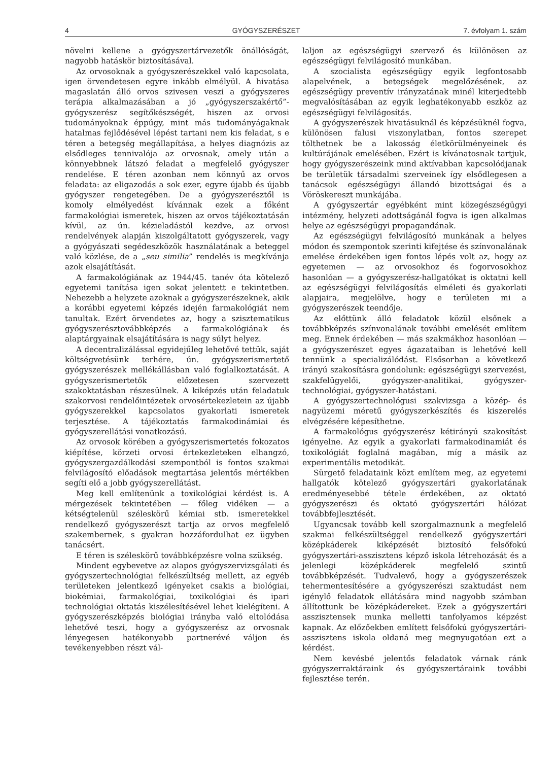4 GYÓGYSZERÉSZET 7. évfolyam 1. szám
növelni kellene a gyógyszertárvezetők önállóságát, nagyobb hatáskör biztosításával.
Az orvosoknak a gyógyszerészekkel való kapcsolata, igen örvendetesen egyre inkább elmélyül. A hivatása magaslatán álló orvos szivesen veszi a gyógyszeres terápia alkalmazásában a jó „gyógyszerszakértő”-gyógyszerész segítőkészségét, hiszen az orvosi tudományoknak éppúgy, mint más tudományágaknak hatalmas fejlődésével lépést tartani nem kis feladat, s e téren a betegség megállapítása, a helyes diagnózis az elsődleges tennivalója az orvosnak, amely után a könnyebbnek látszó feladat a megfelelő gyógyszer rendelése. E téren azonban nem könnyű az orvos feladata: az eligazodás a sok ezer, egyre újabb és újabb gyógyszer rengetegében. De a gyógyszerésztől is komoly elmélyedést kívánnak ezek a főként farmakológiai ismeretek, hiszen az orvos tájékoztatásán kívül, az ún. kézieladástól kezdve, az orvosi rendelvények alapján kiszolgáltatott gyógyszerek, vagy a gyógyászati segédeszközök használatának a beteggel való közlése, de a „seu similia” rendelés is megkívánja azok elsajátítását.
A farmakológiának az 1944/45. tanév óta kötelező egyetemi tanítása igen sokat jelentett e tekintetben. Nehezebb a helyzete azoknak a gyógyszerészeknek, akik a korábbi egyetemi képzés idején farmakológiát nem tanultak. Ezért örvendetes az, hogy a szisztematikus gyógyszerésztovábbképzés a farmakológiának és alaptárgyainak elsajátítására is nagy súlyt helyez.
A decentralizálással egyidejűleg lehetővé tettük, saját költségvetésünk terhére, ún. gyógyszerismertető gyógyszerészek mellékállásban való foglalkoztatását. A gyógyszerismertetők előzetesen szervezett szakoktatásban részesülnek. A kiképzés után feladatuk szakorvosi rendelőintézetek orvosértekezletein az újabb gyógyszerekkel kapcsolatos gyakorlati ismeretek terjesztése. A tájékoztatás farmakodinámiai és gyógyszerellátási vonatkozású.
Az orvosok körében a gyógyszerismertetés fokozatos kiépítése, körzeti orvosi értekezleteken elhangzó, gyógyszergazdálkodási szempontból is fontos szakmai felvilágosító előadások megtartása jelentős mértékben segíti elő a jobb gyógyszerellátást.
Meg kell említenünk a toxikológiai kérdést is. A mérgezések tekintetében — főleg vidéken — a kétségtelenül széleskörű kémiai stb. ismeretekkel rendelkező gyógyszerészt tartja az orvos megfelelő szakembernek, s gyakran hozzáfordulhat ez ügyben tanácsért.
E téren is széleskörű továbbképzésre volna szükség.
Mindent egybevetve az alapos gyógyszervizsgálati és gyógyszertechnológiai felkészültség mellett, az egyéb területeken jelentkező igényeket csakis a biológiai, biokémiai, farmakológiai, toxikológiai és ipari technológiai oktatás kiszélesítésével lehet kielégíteni. A gyógyszerészképzés biológiai irányba való eltolódása lehetővé teszi, hogy a gyógyszerész az orvosnak lényegesen hatékonyabb partnerévé váljon és tevékenyebben részt vál-
laljon az egészségügyi szervező és különösen az egészségügyi felvilágosító munkában.
A szocialista egészségügy egyik legfontosabb alapelvének, a betegségek megelőzésének, az egészségügy preventív irányzatának minél kiterjedtebb megvalósításában az egyik leghatékonyabb eszköz az egészségügyi felvilágosítás.
A gyógyszerészek hivatásuknál és képzésüknél fogva, különösen falusi viszonylatban, fontos szerepet tölthetnek be a lakosság életkörülményeinek és kultúrájának emelésében. Ezért is kívánatosnak tartjuk, hogy gyógyszerészeink mind aktívabban kapcsolódjanak be területük társadalmi szerveinek így elsődlegesen a tanácsok egészségügyi állandó bizottságai és a Vöröskereszt munkájába.
A gyógyszertár egyébként mint közegészségügyi intézmény, helyzeti adottságánál fogva is igen alkalmas helye az egészségügyi propagandának.
Az egészségügyi felvilágosító munkának a helyes módon és szempontok szerinti kifejtése és színvonalának emelése érdekében igen fontos lépés volt az, hogy az egyetemen — az orvosokhoz és fogorvosokhoz hasonlóan — a gyógyszerész-hallgatókat is oktatni kell az egészségügyi felvilágosítás elméleti és gyakorlati alapjaira, megjelölve, hogy e területen mi a gyógyszerészek teendője.
Az előttünk álló feladatok közül elsőnek a továbbképzés színvonalának további emelését említem meg. Ennek érdekében — más szakmákhoz hasonlóan — a gyógyszerészet egyes ágazataiban is lehetővé kell tennünk a specializálódást. Elsősorban a következő irányú szakosításra gondolunk: egészségügyi szervezési, szakfelügyelői, gyógyszer-analitikai, gyógyszer-technológiai, gyógyszer-hatástani.
A gyógyszertechnológusi szakvizsga a közép- és nagyüzemi méretű gyógyszerkészítés és kiszerelés elvégzésére képesíthetne.
A farmakológus gyógyszerész kétirányú szakosítást igényelne. Az egyik a gyakorlati farmakodinamiát és toxikológiát foglalná magában, míg a másik az experimentális metodikát.
Sürgető feladataink közt említem meg, az egyetemi hallgatók kötelező gyógyszertári gyakorlatának eredményesebbé tétele érdekében, az oktató gyógyszerészi és oktató gyógyszertári hálózat továbbfejlesztését.
Ugyancsak tovább kell szorgalmaznunk a megfelelő szakmai felkészültséggel rendelkező gyógyszertári középkáderek kiképzését biztosító felsőfokú gyógyszertári-asszisztens képző iskola létrehozását és a jelenlegi középkáderek megfelelő szintű továbbképzését. Tudvalevő, hogy a gyógyszerészek tehermentesítésére a gyógyszerészi szaktudást nem igénylő feladatok ellátására mind nagyobb számban állítottunk be középkádereket. Ezek a gyógyszertári asszisztensek munka melletti tanfolyamos képzést kapnak. Az előzőekben említett felsőfokú gyógyszertári-asszisztens iskola oldaná meg megnyugatóan ezt a kérdést.
Nem kevésbé jelentős feladatok várnak ránk gyógyszerraktáraink és gyógyszertáraink további fejlesztése terén.